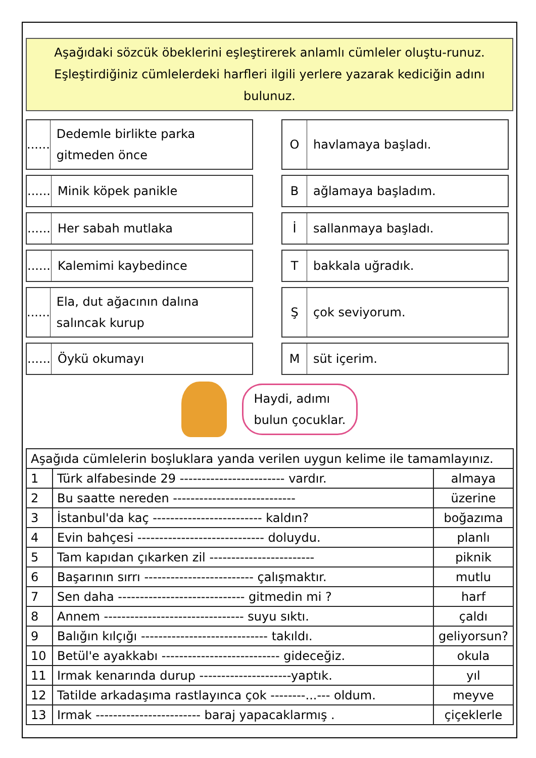Aşağıdaki sözcük öbeklerini eşleştirerek anlamlı cümleler oluştu-runuz. Eşleştirdiğiniz cümlelerdeki harfleri ilgili yerlere yazarak kediciğin adını bulunuz.
......
Dedemle birlikte parka gitmeden önce
O
havlamaya başladı.
......
Minik köpek panikle
B
ağlamaya başladım.
......
Her sabah mutlaka
İ
sallanmaya başladı.
......
Kalemimi kaybedince
T
bakkala uğradık.
......
Ela, dut ağacının dalına salıncak kurup
Ş
çok seviyorum.
......
Öykü okumayı
M
süt içerim.
Haydi, adımı
bulun çocuklar.
| Aşağıda cümlelerin boşluklara yanda verilen uygun kelime ile tamamlayınız. | | |
| 1 | Türk alfabesinde 29 ------------------------ vardır. | almaya |
| 2 | Bu saatte nereden ---------------------------- | üzerine |
| 3 | İstanbul'da kaç ------------------------- kaldın? | boğazıma |
| 4 | Evin bahçesi ----------------------------- doluydu. | planlı |
| 5 | Tam kapıdan çıkarken zil ------------------------ | piknik |
| 6 | Başarının sırrı ------------------------- çalışmaktır. | mutlu |
| 7 | Sen daha ----------------------------- gitmedin mi ? | harf |
| 8 | Annem -------------------------------- suyu sıktı. | çaldı |
| 9 | Balığın kılçığı ----------------------------- takıldı. | geliyorsun? |
| 10 | Betül'e ayakkabı --------------------------- gideceğiz. | okula |
| 11 | Irmak kenarında durup ---------------------yaptık. | yıl |
| 12 | Tatilde arkadaşıma rastlayınca çok --------...--- oldum. | meyve |
| 13 | Irmak ------------------------ baraj yapacaklarmış . | çiçeklerle |